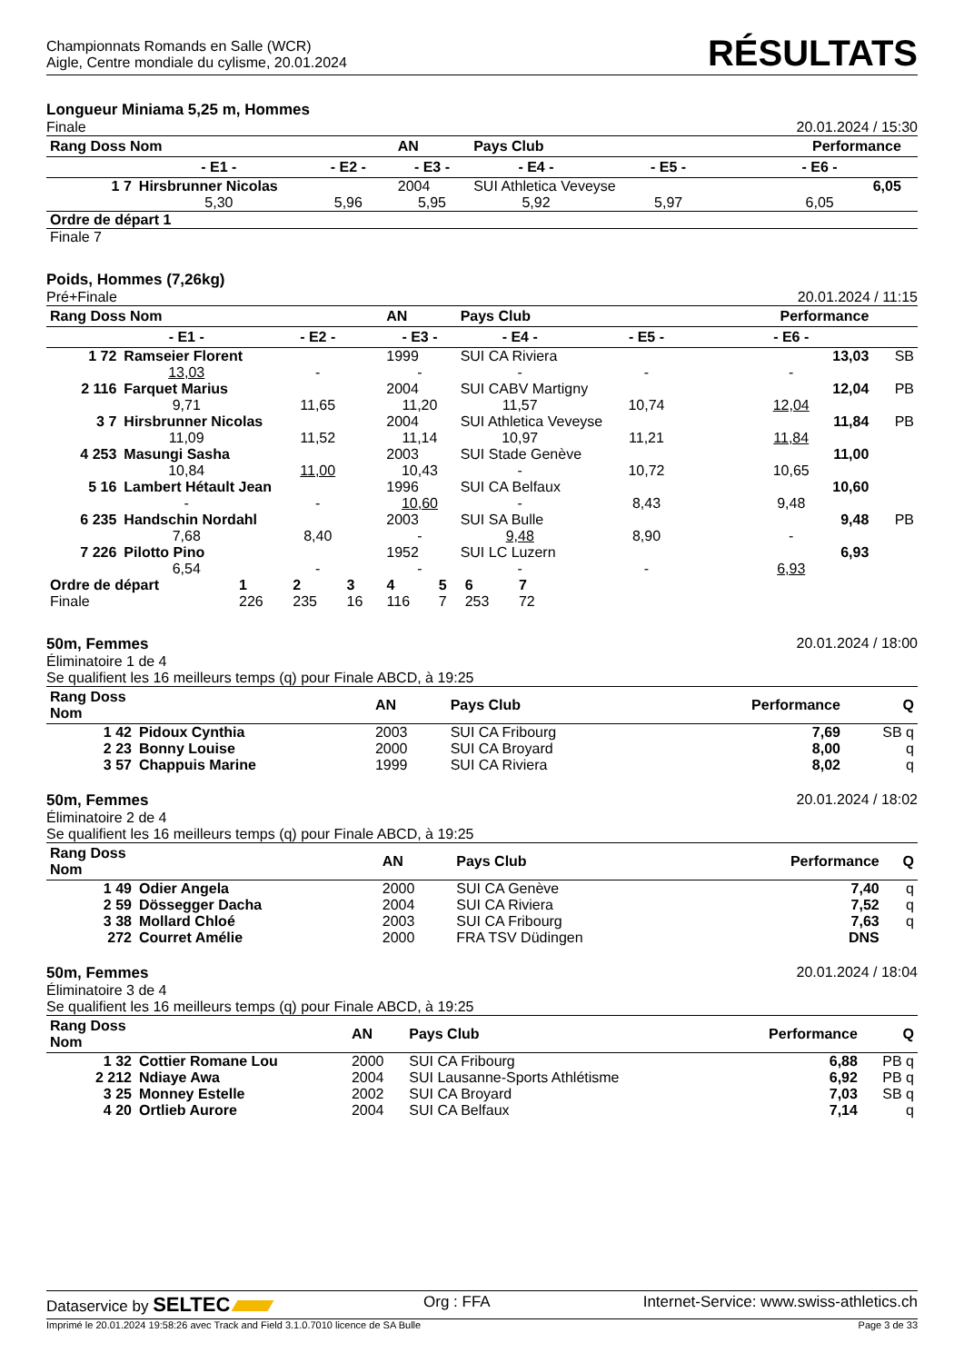Championnats Romands en Salle (WCR)
Aigle, Centre mondiale du cylisme, 20.01.2024
RÉSULTATS
Longueur Miniama 5,25 m, Hommes
Finale 20.01.2024 / 15:30
| Rang Doss Nom | | | AN | Pays Club | | Performance | |
| --- | --- | --- | --- | --- | --- | --- | --- |
| | - E1 - | - E2 - | - E3 - | - E4 - | - E5 - | - E6 - | |
| 1 7 | Hirsbrunner Nicolas | | 2004 | SUI Athletica Veveyse | | 6,05 | |
| | 5,30 | 5,96 | 5,95 | 5,92 | 5,97 | 6,05 | |
| Ordre de départ 1 | | | | | | | |
| Finale 7 | | | | | | | |
Poids, Hommes (7,26kg)
Pré+Finale 20.01.2024 / 11:15
| Rang Doss Nom | | | AN | Pays Club | | Performance | |
| --- | --- | --- | --- | --- | --- | --- | --- |
| | - E1 - | - E2 - | - E3 - | - E4 - | - E5 - | - E6 - | |
| 1 72 | Ramseier Florent | | 1999 | SUI CA Riviera | | 13,03 | SB |
| | 13,03 | - | - | - | - | - | |
| 2 116 | Farquet Marius | | 2004 | SUI CABV Martigny | | 12,04 | PB |
| | 9,71 | 11,65 | 11,20 | 11,57 | 10,74 | 12,04 | |
| 3 7 | Hirsbrunner Nicolas | | 2004 | SUI Athletica Veveyse | | 11,84 | PB |
| | 11,09 | 11,52 | 11,14 | 10,97 | 11,21 | 11,84 | |
| 4 253 | Masungi Sasha | | 2003 | SUI Stade Genève | | 11,00 | |
| | 10,84 | 11,00 | 10,43 | - | 10,72 | 10,65 | |
| 5 16 | Lambert Hétault Jean | | 1996 | SUI CA Belfaux | | 10,60 | |
| | - | - | 10,60 | - | 8,43 | 9,48 | |
| 6 235 | Handschin Nordahl | | 2003 | SUI SA Bulle | | 9,48 | PB |
| | 7,68 | 8,40 | - | 9,48 | 8,90 | - | |
| 7 226 | Pilotto Pino | | 1952 | SUI LC Luzern | | 6,93 | |
| | 6,54 | - | - | - | - | 6,93 | |
| Ordre de départ | 1 | 2 | 3 | 4 | 5 | 6 | 7 |
| Finale | 226 | 235 | 16 | 116 | 7 | 253 | 72 |
50m, Femmes 20.01.2024 / 18:00
Éliminatoire 1 de 4
Se qualifient les 16 meilleurs temps (q) pour Finale ABCD, à 19:25
| Rang Doss Nom | | AN | Pays Club | Performance | Q |
| --- | --- | --- | --- | --- | --- |
| 1 42 | Pidoux Cynthia | 2003 | SUI CA Fribourg | 7,69 | SB q |
| 2 23 | Bonny Louise | 2000 | SUI CA Broyard | 8,00 | q |
| 3 57 | Chappuis Marine | 1999 | SUI CA Riviera | 8,02 | q |
50m, Femmes 20.01.2024 / 18:02
Éliminatoire 2 de 4
Se qualifient les 16 meilleurs temps (q) pour Finale ABCD, à 19:25
| Rang Doss Nom | | AN | Pays Club | Performance | Q |
| --- | --- | --- | --- | --- | --- |
| 1 49 | Odier Angela | 2000 | SUI CA Genève | 7,40 | q |
| 2 59 | Dössegger Dacha | 2004 | SUI CA Riviera | 7,52 | q |
| 3 38 | Mollard Chloé | 2003 | SUI CA Fribourg | 7,63 | q |
| 272 | Courret Amélie | 2000 | FRA TSV Düdingen | DNS | |
50m, Femmes 20.01.2024 / 18:04
Éliminatoire 3 de 4
Se qualifient les 16 meilleurs temps (q) pour Finale ABCD, à 19:25
| Rang Doss Nom | | AN | Pays Club | Performance | Q |
| --- | --- | --- | --- | --- | --- |
| 1 32 | Cottier Romane Lou | 2000 | SUI CA Fribourg | 6,88 | PB q |
| 2 212 | Ndiaye Awa | 2004 | SUI Lausanne-Sports Athlétisme | 6,92 | PB q |
| 3 25 | Monney Estelle | 2002 | SUI CA Broyard | 7,03 | SB q |
| 4 20 | Ortlieb Aurore | 2004 | SUI CA Belfaux | 7,14 | q |
Dataservice by SELTEC Org : FFA Internet-Service: www.swiss-athletics.ch
Imprimé le 20.01.2024 19:58:26 avec Track and Field 3.1.0.7010 licence de SA Bulle Page 3 de 33